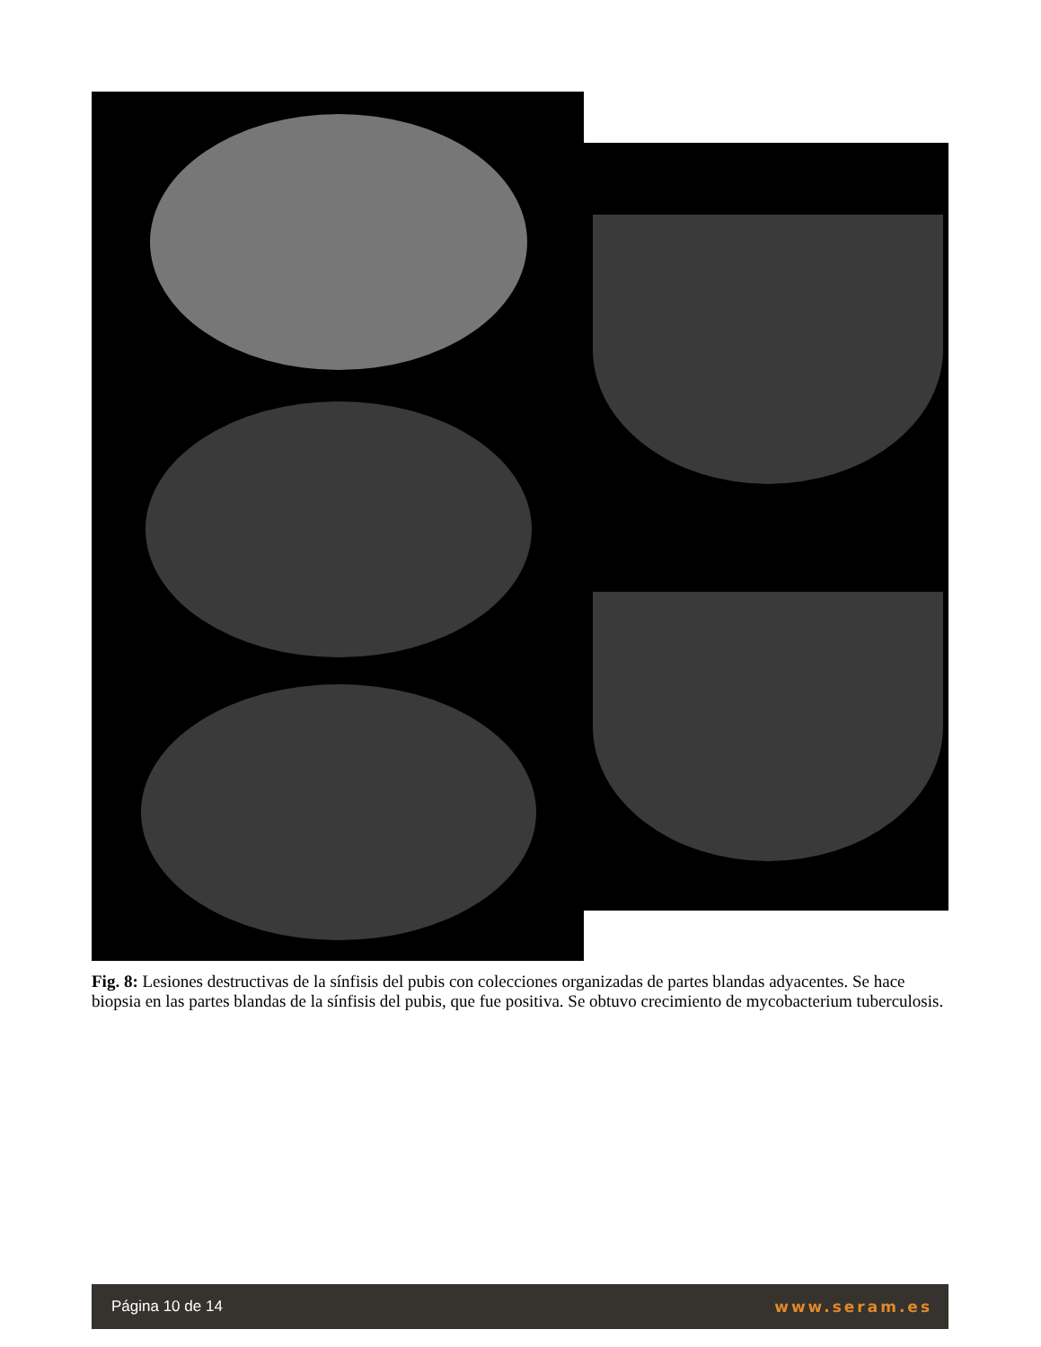Fig. 8: Lesiones destructivas de la sínfisis del pubis con colecciones organizadas de partes blandas adyacentes. Se hace biopsia en las partes blandas de la sínfisis del pubis, que fue positiva. Se obtuvo crecimiento de mycobacterium tuberculosis.
Página 10 de 14 www.seram.es